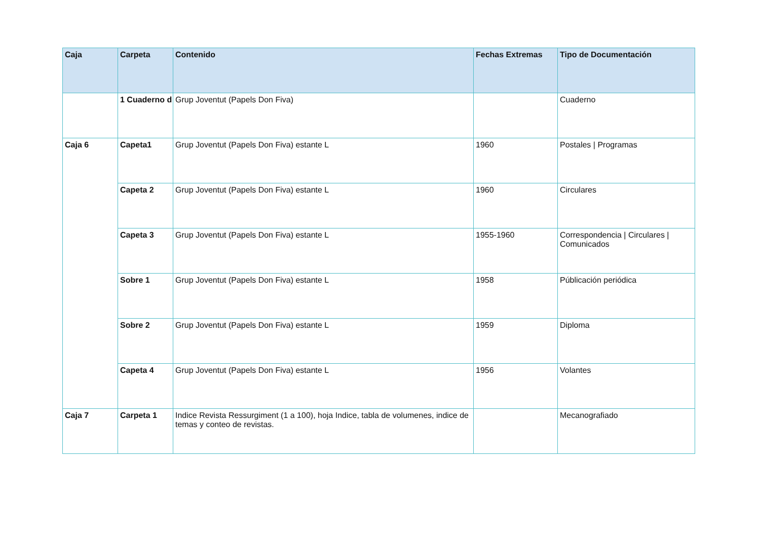| Caja | Carpeta | Contenido | Fechas Extremas | Tipo de Documentación |
| --- | --- | --- | --- | --- |
| | 1 Cuaderno d | Grup Joventut (Papels Don Fiva) | | Cuaderno |
| Caja 6 | Capeta1 | Grup Joventut (Papels Don Fiva) estante L | 1960 | Postales / Programas |
| | Capeta 2 | Grup Joventut (Papels Don Fiva) estante L | 1960 | Circulares |
| | Capeta 3 | Grup Joventut (Papels Don Fiva) estante L | 1955-1960 | Correspondencia / Circulares / Comunicados |
| | Sobre 1 | Grup Joventut (Papels Don Fiva) estante L | 1958 | Públicación periódica |
| | Sobre 2 | Grup Joventut (Papels Don Fiva) estante L | 1959 | Diploma |
| | Capeta 4 | Grup Joventut (Papels Don Fiva) estante L | 1956 | Volantes |
| Caja 7 | Carpeta 1 | Indice Revista Ressurgiment (1 a 100), hoja Indice, tabla de volumenes, indice de temas y conteo de revistas. | | Mecanografiado |